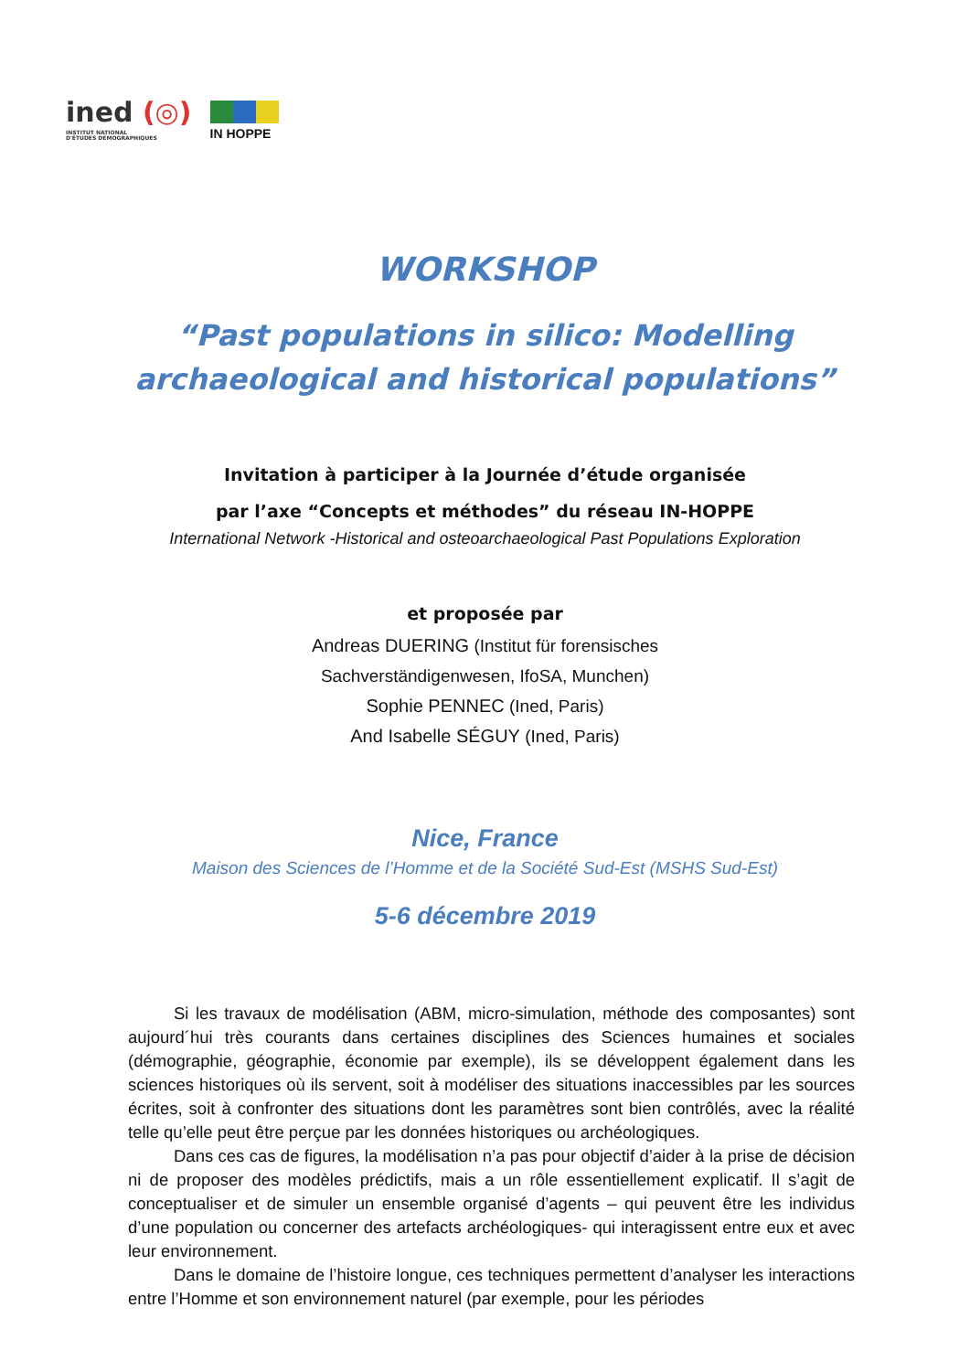ined (◎)
INSTITUT NATIONAL
D'ÉTUDES DÉMOGRAPHIQUES
IN HOPPE
WORKSHOP
“Past populations in silico: Modelling
archaeological and historical populations”
Invitation à participer à la Journée d’étude organisée
par l’axe “Concepts et méthodes” du réseau IN-HOPPE
International Network -Historical and osteoarchaeological Past Populations Exploration
et proposée par
Andreas DUERING (Institut für forensisches
Sachverständigenwesen, IfoSA, Munchen)
Sophie PENNEC (Ined, Paris)
And Isabelle SÉGUY (Ined, Paris)
Nice, France
Maison des Sciences de l’Homme et de la Société Sud-Est (MSHS Sud-Est)
5-6 décembre 2019
Si les travaux de modélisation (ABM, micro-simulation, méthode des composantes) sont aujourd´hui très courants dans certaines disciplines des Sciences humaines et sociales (démographie, géographie, économie par exemple), ils se développent également dans les sciences historiques où ils servent, soit à modéliser des situations inaccessibles par les sources écrites, soit à confronter des situations dont les paramètres sont bien contrôlés, avec la réalité telle qu’elle peut être perçue par les données historiques ou archéologiques.
Dans ces cas de figures, la modélisation n’a pas pour objectif d’aider à la prise de décision ni de proposer des modèles prédictifs, mais a un rôle essentiellement explicatif. Il s’agit de conceptualiser et de simuler un ensemble organisé d’agents – qui peuvent être les individus d’une population ou concerner des artefacts archéologiques- qui interagissent entre eux et avec leur environnement.
Dans le domaine de l’histoire longue, ces techniques permettent d’analyser les interactions entre l’Homme et son environnement naturel (par exemple, pour les périodes